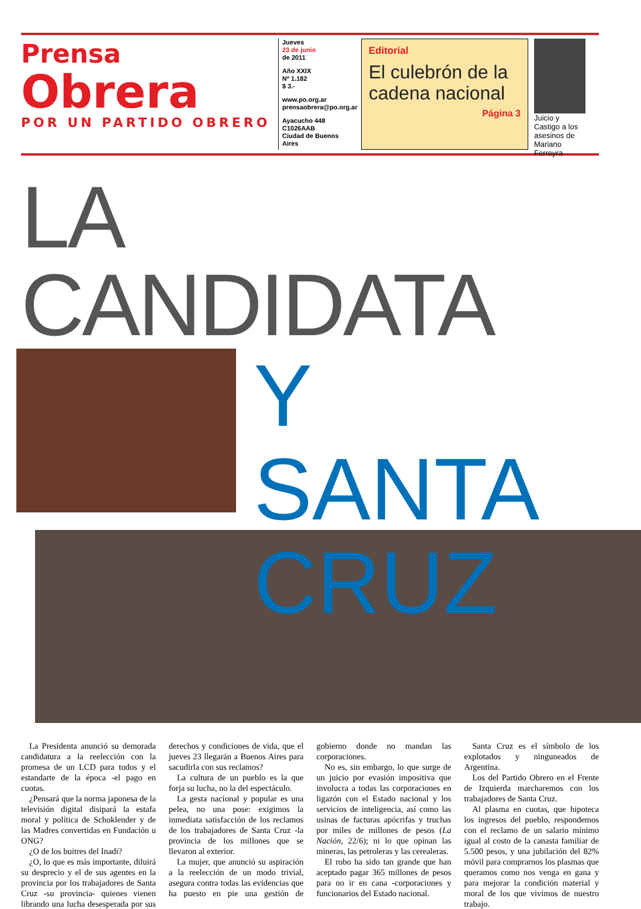Prensa
Obrera
POR UN PARTIDO OBRERO
Jueves
23 de junio
de 2011
Año XXIX
Nº 1.182
$ 3.-
www.po.org.ar
prensaobrera@po.org.ar
Ayacucho 448
C1026AAB
Ciudad de Buenos Aires
Editorial
El culebrón de la cadena nacional
Página 3
Juicio y Castigo a los asesinos de Mariano Ferreyra
LA CANDIDATA
Y SANTA
CRUZ
La Presidenta anunció su demorada candidatura a la reelección con la promesa de un LCD para todos y el estandarte de la época -el pago en cuotas.
¿Pensará que la norma japonesa de la televisión digital disipará la estafa moral y política de Schoklender y de las Madres convertidas en Fundación u ONG?
¿O de los buitres del Inadi?
¿O, lo que es más importante, diluirá su desprecio y el de sus agentes en la provincia por los trabajadores de Santa Cruz -su provincia- quienes vienen librando una lucha desesperada por sus derechos y condiciones de vida, que el jueves 23 llegarán a Buenos Aires para sacudirla con sus reclamos?
La cultura de un pueblo es la que forja su lucha, no la del espectáculo.
La gesta nacional y popular es una pelea, no una pose: exigimos la inmediata satisfacción de los reclamos de los trabajadores de Santa Cruz -la provincia de los millones que se llevaron al exterior.
La mujer, que anunció su aspiración a la reelección de un modo trivial, asegura contra todas las evidencias que ha puesto en pie una gestión de gobierno donde no mandan las corporaciones.
No es, sin embargo, lo que surge de un juicio por evasión impositiva que involucra a todas las corporaciones en ligazón con el Estado nacional y los servicios de inteligencia, así como las usinas de facturas apócrifas y truchas por miles de millones de pesos (La Nación, 22/6); ni lo que opinan las mineras, las petroleras y las cerealeras.
El robo ha sido tan grande que han aceptado pagar 365 millones de pesos para no ir en cana -corporaciones y funcionarios del Estado nacional.
Santa Cruz es el símbolo de los explotados y ninguneados de Argentina.
Los del Partido Obrero en el Frente de Izquierda marcharemos con los trabajadores de Santa Cruz.
Al plasma en cuotas, que hipoteca los ingresos del pueblo, respondemos con el reclamo de un salario mínimo igual al costo de la canasta familiar de 5.500 pesos, y una jubilación del 82% móvil para comprarnos los plasmas que queramos como nos venga en gana y para mejorar la condición material y moral de los que vivimos de nuestro trabajo.